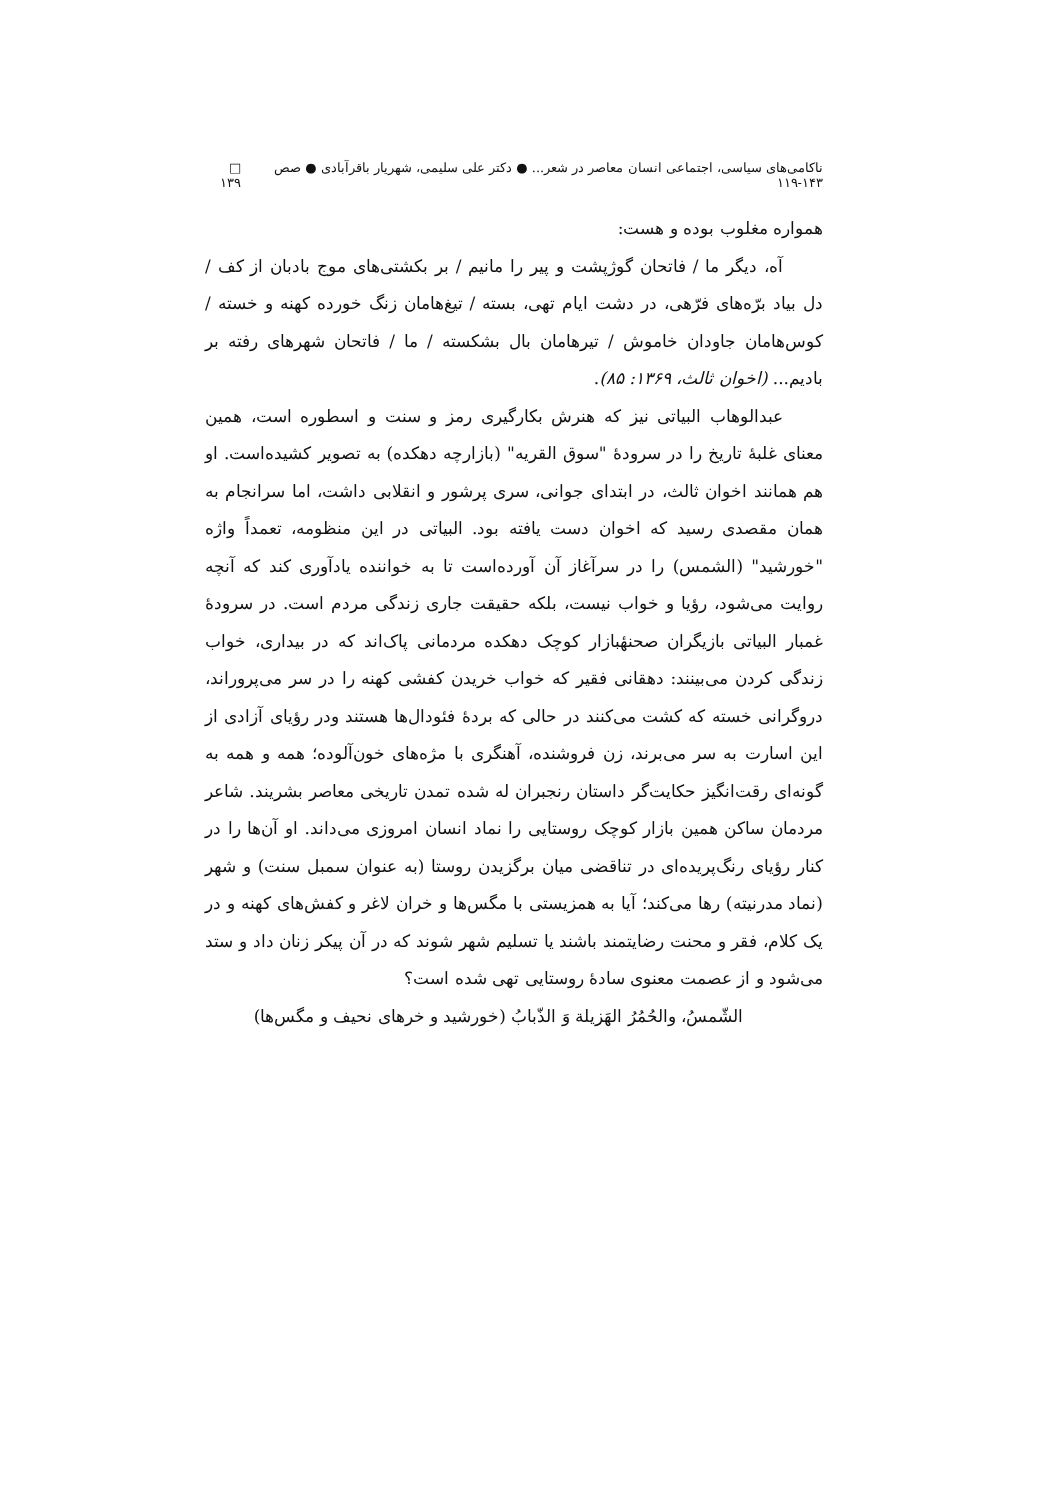ناکامی‌های سیاسی، اجتماعی انسان معاصر در شعر... ● دکتر علی سلیمی، شهریار باقرآبادی ● صص ۱۴۳-۱۱۹ □ ۱۳۹
همواره مغلوب بوده و هست:
آه، دیگر ما / فاتحان گوژپشت و پیر را مانیم / بر بکشتی‌های موج بادبان از کف / دل بیاد برّه‌های فرّهی، در دشت ایام تهی، بسته / تیغ‌هامان زنگ خورده کهنه و خسته / کوس‌هامان جاودان خاموش / تیرهامان بال بشکسته / ما / فاتحان شهرهای رفته بر بادیم... (اخوان ثالث، ۱۳۶۹: ۸۵).
عبدالوهاب البیاتی نیز که هنرش بکارگیری رمز و سنت و اسطوره است، همین معنای غلبهٔ تاریخ را در سرودهٔ "سوق القریه" (بازارچه دهکده) به تصویر کشیده‌است. او هم همانند اخوان ثالث، در ابتدای جوانی، سری پرشور و انقلابی داشت، اما سرانجام به همان مقصدی رسید که اخوان دست یافته بود. البیاتی در این منظومه، تعمداً واژه "خورشید" (الشمس) را در سرآغاز آن آورده‌است تا به خواننده یادآوری کند که آنچه روایت می‌شود، رؤیا و خواب نیست، بلکه حقیقت جاری زندگی مردم است. در سرودهٔ غمبار البیاتی بازیگران صحنهٔبازار کوچک دهکده مردمانی پاک‌اند که در بیداری، خواب زندگی کردن می‌بینند: دهقانی فقیر که خواب خریدن کفشی کهنه را در سر می‌پروراند، دروگرانی خسته که کشت می‌کنند در حالی که بردهٔ فئودال‌ها هستند ودر رؤیای آزادی از این اسارت به سر می‌برند، زن فروشنده، آهنگری با مژه‌های خون‌آلوده؛ همه و همه به گونه‌ای رقت‌انگیز حکایت‌گر داستان رنجبران له شده تمدن تاریخی معاصر بشریند. شاعر مردمان ساکن همین بازار کوچک روستایی را نماد انسان امروزی می‌داند. او آن‌ها را در کنار رؤیای رنگ‌پریده‌ای در تناقضی میان برگزیدن روستا (به عنوان سمبل سنت) و شهر (نماد مدرنیته) رها می‌کند؛ آیا به همزیستی با مگس‌ها و خران لاغر و کفش‌های کهنه و در یک کلام، فقر و محنت رضایتمند باشند یا تسلیم شهر شوند که در آن پیکر زنان داد و ستد می‌شود و از عصمت معنوی سادهٔ روستایی تهی شده است؟
الشّمسُ، والحُمُرُ الهَزیلة وَ الذّبابُ (خورشید و خرهای نحیف و مگس‌ها)